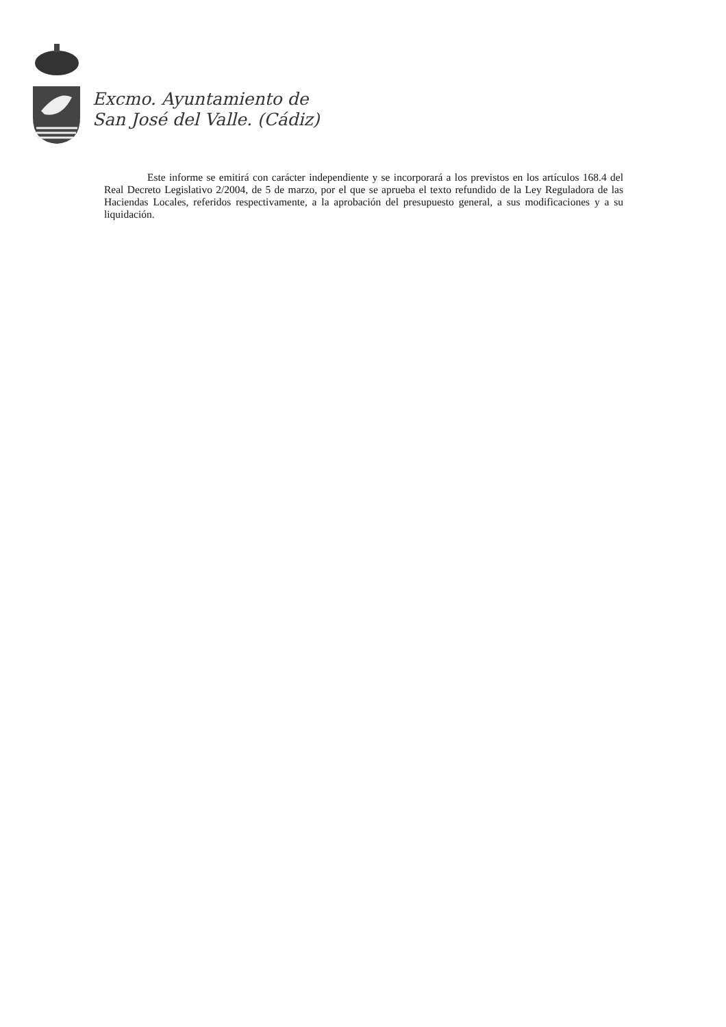Excmo. Ayuntamiento de
San José del Valle. (Cádiz)
Este informe se emitirá con carácter independiente y se incorporará a los previstos en los artículos 168.4 del Real Decreto Legislativo 2/2004, de 5 de marzo, por el que se aprueba el texto refundido de la Ley Reguladora de las Haciendas Locales, referidos respectivamente, a la aprobación del presupuesto general, a sus modificaciones y a su liquidación.